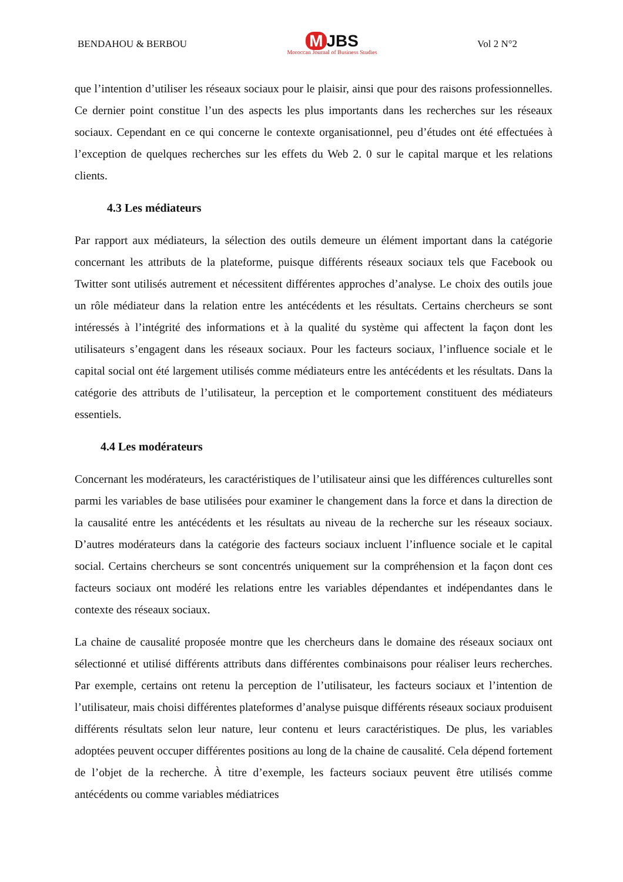BENDAHOU & BERBOU
M JBS
Moroccan Journal of Business Studies
Vol 2 N°2
que l’intention d’utiliser les réseaux sociaux pour le plaisir, ainsi que pour des raisons professionnelles. Ce dernier point constitue l’un des aspects les plus importants dans les recherches sur les réseaux sociaux. Cependant en ce qui concerne le contexte organisationnel, peu d’études ont été effectuées à l’exception de quelques recherches sur les effets du Web 2. 0 sur le capital marque et les relations clients.
4.3 Les médiateurs
Par rapport aux médiateurs, la sélection des outils demeure un élément important dans la catégorie concernant les attributs de la plateforme, puisque différents réseaux sociaux tels que Facebook ou Twitter sont utilisés autrement et nécessitent différentes approches d’analyse. Le choix des outils joue un rôle médiateur dans la relation entre les antécédents et les résultats. Certains chercheurs se sont intéressés à l’intégrité des informations et à la qualité du système qui affectent la façon dont les utilisateurs s’engagent dans les réseaux sociaux. Pour les facteurs sociaux, l’influence sociale et le capital social ont été largement utilisés comme médiateurs entre les antécédents et les résultats. Dans la catégorie des attributs de l’utilisateur, la perception et le comportement constituent des médiateurs essentiels.
4.4 Les modérateurs
Concernant les modérateurs, les caractéristiques de l’utilisateur ainsi que les différences culturelles sont parmi les variables de base utilisées pour examiner le changement dans la force et dans la direction de la causalité entre les antécédents et les résultats au niveau de la recherche sur les réseaux sociaux. D’autres modérateurs dans la catégorie des facteurs sociaux incluent l’influence sociale et le capital social. Certains chercheurs se sont concentrés uniquement sur la compréhension et la façon dont ces facteurs sociaux ont modéré les relations entre les variables dépendantes et indépendantes dans le contexte des réseaux sociaux.
La chaine de causalité proposée montre que les chercheurs dans le domaine des réseaux sociaux ont sélectionné et utilisé différents attributs dans différentes combinaisons pour réaliser leurs recherches. Par exemple, certains ont retenu la perception de l’utilisateur, les facteurs sociaux et l’intention de l’utilisateur, mais choisi différentes plateformes d’analyse puisque différents réseaux sociaux produisent différents résultats selon leur nature, leur contenu et leurs caractéristiques. De plus, les variables adoptées peuvent occuper différentes positions au long de la chaine de causalité. Cela dépend fortement de l’objet de la recherche. À titre d’exemple, les facteurs sociaux peuvent être utilisés comme antécédents ou comme variables médiatrices